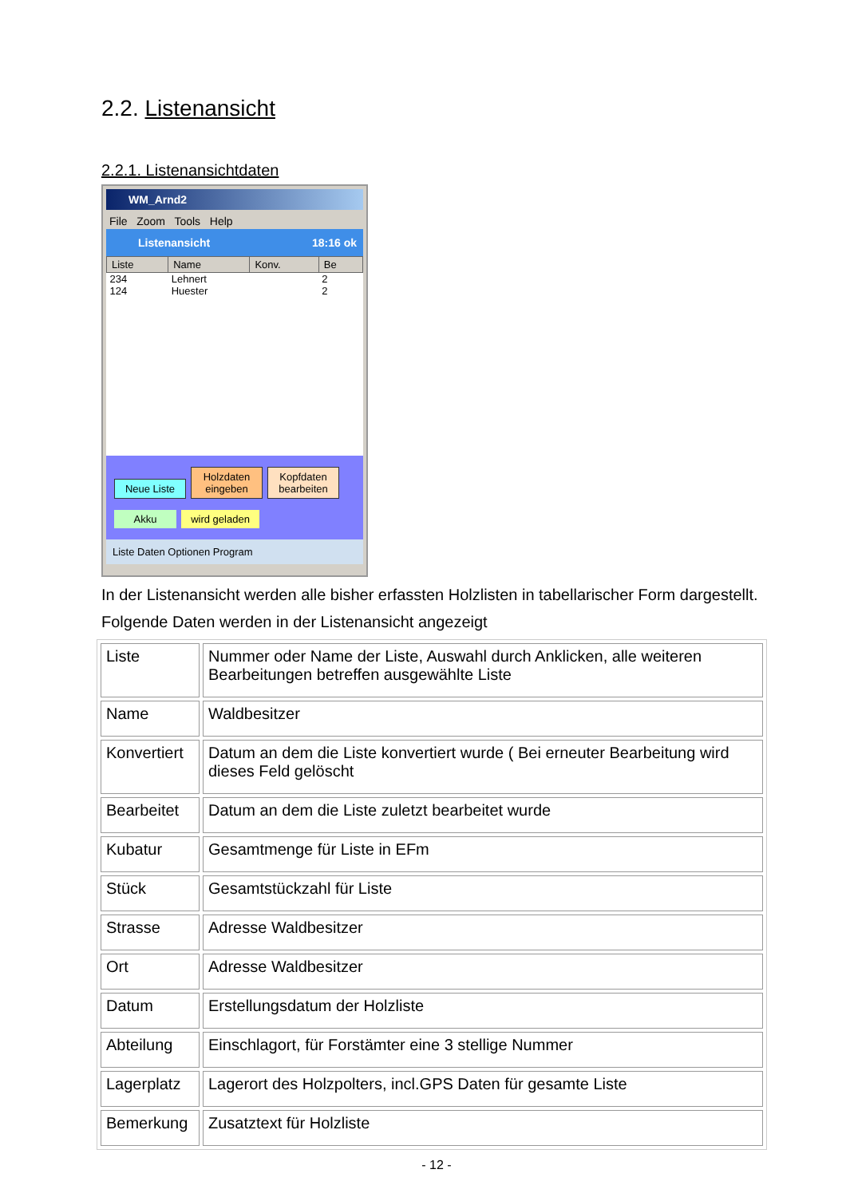2.2. Listenansicht
2.2.1. Listenansichtdaten
WM_Arnd2
File Zoom Tools Help
Listenansicht 18:16 ok
| Liste | Name | Konv. | Be |
| --- | --- | --- | --- |
| 234 | Lehnert | | 2 |
| 124 | Huester | | 2 |
Neue Liste Holzdaten eingeben Kopfdaten bearbeiten
Akku wird geladen
Liste Daten Optionen Program
In der Listenansicht werden alle bisher erfassten Holzlisten in tabellarischer Form dargestellt.
Folgende Daten werden in der Listenansicht angezeigt
| Liste | Nummer oder Name der Liste, Auswahl durch Anklicken, alle weiteren Bearbeitungen betreffen ausgewählte Liste |
| Name | Waldbesitzer |
| Konvertiert | Datum an dem die Liste konvertiert wurde ( Bei erneuter Bearbeitung wird dieses Feld gelöscht |
| Bearbeitet | Datum an dem die Liste zuletzt bearbeitet wurde |
| Kubatur | Gesamtmenge für Liste in EFm |
| Stück | Gesamtstückzahl für Liste |
| Strasse | Adresse Waldbesitzer |
| Ort | Adresse Waldbesitzer |
| Datum | Erstellungsdatum der Holzliste |
| Abteilung | Einschlagort, für Forstämter eine 3 stellige Nummer |
| Lagerplatz | Lagerort des Holzpolters, incl.GPS Daten für gesamte Liste |
| Bemerkung | Zusatztext für Holzliste |
- 12 -